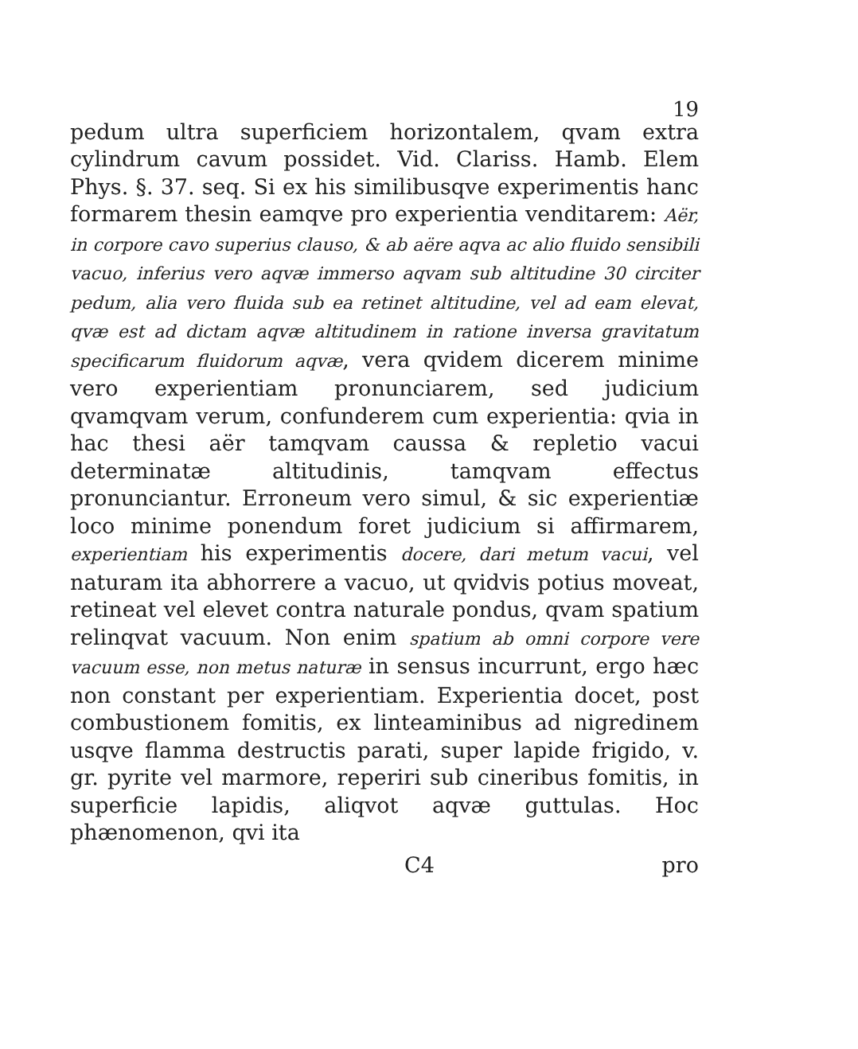19
pedum ultra superficiem horizontalem, qvam extra cylindrum cavum possidet. Vid. Clariss. Hamb. Elem Phys. §. 37. seq. Si ex his similibusqve experimentis hanc formarem thesin eamqve pro experientia venditarem: Aër, in corpore cavo superius clauso, & ab aëre aqva ac alio fluido sensibili vacuo, inferius vero aqvæ immerso aqvam sub altitudine 30 circiter pedum, alia vero fluida sub ea retinet altitudine, vel ad eam elevat, qvæ est ad dictam aqvæ altitudinem in ratione inversa gravitatum specificarum fluidorum aqvæ, vera qvidem dicerem minime vero experientiam pronunciarem, sed judicium qvamqvam verum, confunderem cum experientia: qvia in hac thesi aër tamqvam caussa & repletio vacui determinatæ altitudinis, tamqvam effectus pronunciantur. Erroneum vero simul, & sic experientiæ loco minime ponendum foret judicium si affirmarem, experientiam his experimentis docere, dari metum vacui, vel naturam ita abhorrere a vacuo, ut qvidvis potius moveat, retineat vel elevet contra naturale pondus, qvam spatium relinqvat vacuum. Non enim spatium ab omni corpore vere vacuum esse, non metus naturæ in sensus incurrunt, ergo hæc non constant per experientiam. Experientia docet, post combustionem fomitis, ex linteaminibus ad nigredinem usqve flamma destructis parati, super lapide frigido, v. gr. pyrite vel marmore, reperiri sub cineribus fomitis, in superficie lapidis, aliqvot aqvæ guttulas. Hoc phænomenon, qvi ita
C4 pro